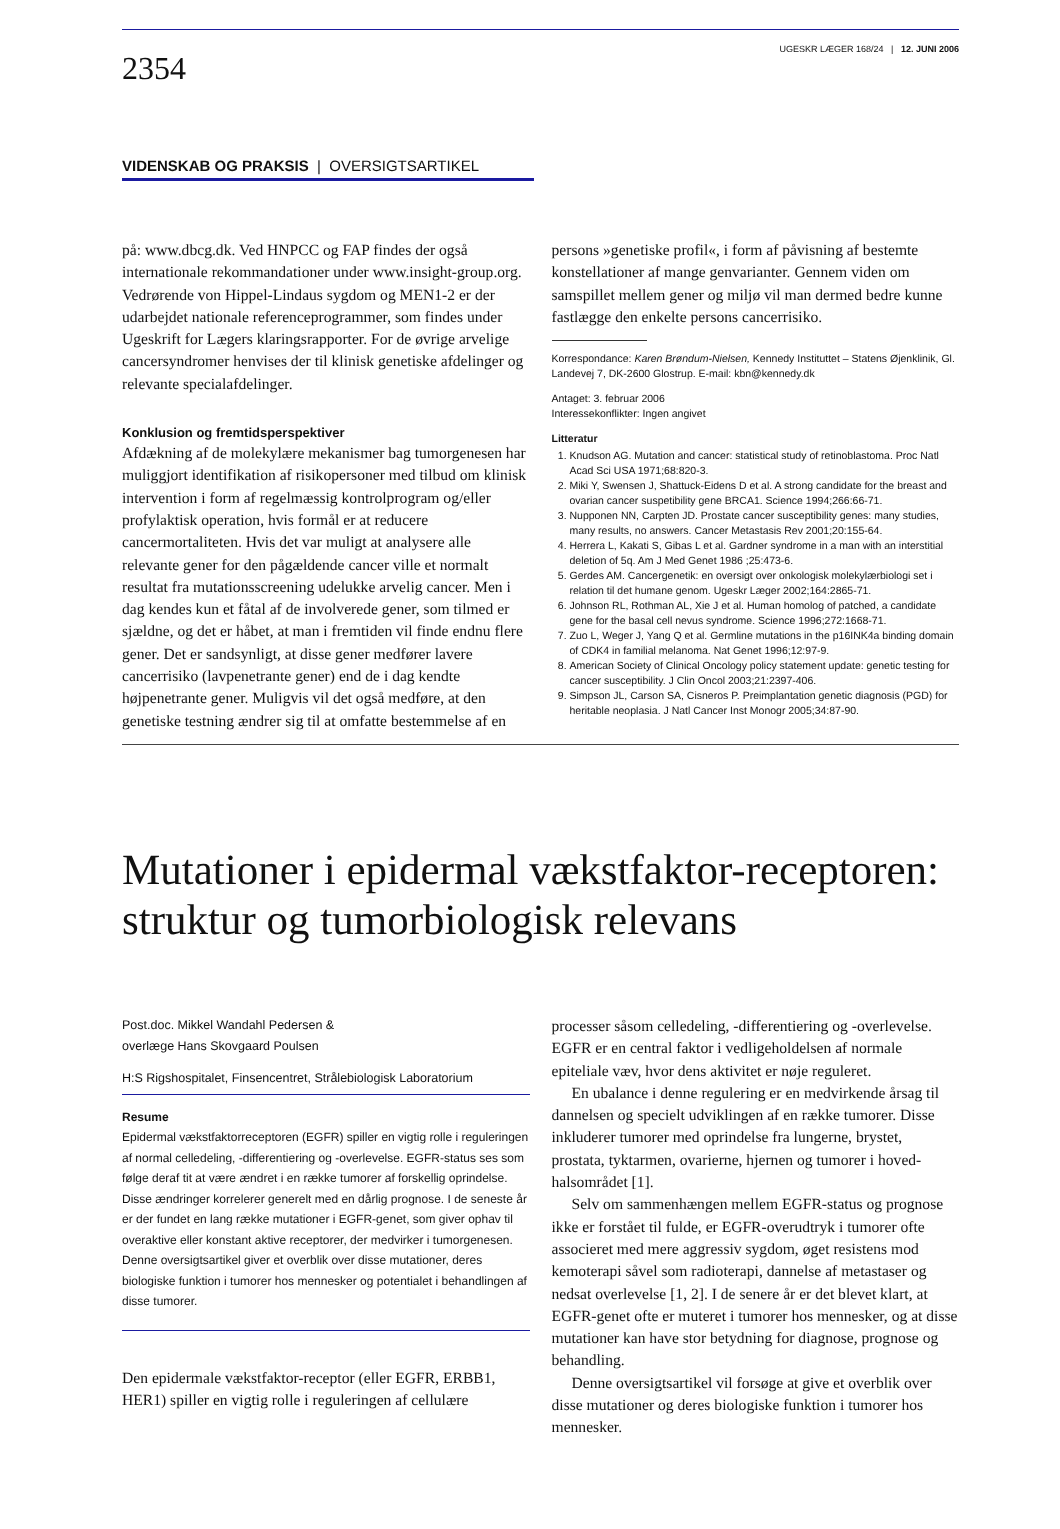2354
UGESKR LÆGER 168/24 | 12. JUNI 2006
VIDENSKAB OG PRAKSIS | OVERSIGTSARTIKEL
på: www.dbcg.dk. Ved HNPCC og FAP findes der også internationale rekommandationer under www.insight-group.org. Vedrørende von Hippel-Lindaus sygdom og MEN1-2 er der udarbejdet nationale referenceprogrammer, som findes under Ugeskrift for Lægers klaringsrapporter. For de øvrige arvelige cancersyndromer henvises der til klinisk genetiske afdelinger og relevante specialafdelinger.
Konklusion og fremtidsperspektiver
Afdækning af de molekylære mekanismer bag tumorgenesen har muliggjort identifikation af risikopersoner med tilbud om klinisk intervention i form af regelmæssig kontrolprogram og/eller profylaktisk operation, hvis formål er at reducere cancermortaliteten. Hvis det var muligt at analysere alle relevante gener for den pågældende cancer ville et normalt resultat fra mutationsscreening udelukke arvelig cancer. Men i dag kendes kun et fåtal af de involverede gener, som tilmed er sjældne, og det er håbet, at man i fremtiden vil finde endnu flere gener. Det er sandsynligt, at disse gener medfører lavere cancerrisiko (lavpenetrante gener) end de i dag kendte højpenetrante gener. Muligvis vil det også medføre, at den genetiske testning ændrer sig til at omfatte bestemmelse af en
persons »genetiske profil«, i form af påvisning af bestemte konstellationer af mange genvarianter. Gennem viden om samspillet mellem gener og miljø vil man dermed bedre kunne fastlægge den enkelte persons cancerrisiko.
Korrespondance: Karen Brøndum-Nielsen, Kennedy Instituttet – Statens Øjenklinik, Gl. Landevej 7, DK-2600 Glostrup. E-mail: kbn@kennedy.dk
Antaget: 3. februar 2006
Interessekonflikter: Ingen angivet
Litteratur
1. Knudson AG. Mutation and cancer: statistical study of retinoblastoma. Proc Natl Acad Sci USA 1971;68:820-3.
2. Miki Y, Swensen J, Shattuck-Eidens D et al. A strong candidate for the breast and ovarian cancer suspetibility gene BRCA1. Science 1994;266:66-71.
3. Nupponen NN, Carpten JD. Prostate cancer susceptibility genes: many studies, many results, no answers. Cancer Metastasis Rev 2001;20:155-64.
4. Herrera L, Kakati S, Gibas L et al. Gardner syndrome in a man with an interstitial deletion of 5q. Am J Med Genet 1986 ;25:473-6.
5. Gerdes AM. Cancergenetik: en oversigt over onkologisk molekylærbiologi set i relation til det humane genom. Ugeskr Læger 2002;164:2865-71.
6. Johnson RL, Rothman AL, Xie J et al. Human homolog of patched, a candidate gene for the basal cell nevus syndrome. Science 1996;272:1668-71.
7. Zuo L, Weger J, Yang Q et al. Germline mutations in the p16INK4a binding domain of CDK4 in familial melanoma. Nat Genet 1996;12:97-9.
8. American Society of Clinical Oncology policy statement update: genetic testing for cancer susceptibility. J Clin Oncol 2003;21:2397-406.
9. Simpson JL, Carson SA, Cisneros P. Preimplantation genetic diagnosis (PGD) for heritable neoplasia. J Natl Cancer Inst Monogr 2005;34:87-90.
Mutationer i epidermal vækstfaktor-receptoren: struktur og tumorbiologisk relevans
Post.doc. Mikkel Wandahl Pedersen &
overlæge Hans Skovgaard Poulsen
H:S Rigshospitalet, Finsencentret, Strålebiologisk Laboratorium
Resume
Epidermal vækstfaktorreceptoren (EGFR) spiller en vigtig rolle i reguleringen af normal celledeling, -differentiering og -overlevelse. EGFR-status ses som følge deraf tit at være ændret i en række tumorer af forskellig oprindelse. Disse ændringer korrelerer generelt med en dårlig prognose. I de seneste år er der fundet en lang række mutationer i EGFR-genet, som giver ophav til overaktive eller konstant aktive receptorer, der medvirker i tumorgenesen. Denne oversigtsartikel giver et overblik over disse mutationer, deres biologiske funktion i tumorer hos mennesker og potentialet i behandlingen af disse tumorer.
Den epidermale vækstfaktor-receptor (eller EGFR, ERBB1, HER1) spiller en vigtig rolle i reguleringen af cellulære
processer såsom celledeling, -differentiering og -overlevelse. EGFR er en central faktor i vedligeholdelsen af normale epiteliale væv, hvor dens aktivitet er nøje reguleret.
En ubalance i denne regulering er en medvirkende årsag til dannelsen og specielt udviklingen af en række tumorer. Disse inkluderer tumorer med oprindelse fra lungerne, brystet, prostata, tyktarmen, ovarierne, hjernen og tumorer i hoved-halsområdet [1].
Selv om sammenhængen mellem EGFR-status og prognose ikke er forstået til fulde, er EGFR-overudtryk i tumorer ofte associeret med mere aggressiv sygdom, øget resistens mod kemoterapi såvel som radioterapi, dannelse af metastaser og nedsat overlevelse [1, 2]. I de senere år er det blevet klart, at EGFR-genet ofte er muteret i tumorer hos mennesker, og at disse mutationer kan have stor betydning for diagnose, prognose og behandling.
Denne oversigtsartikel vil forsøge at give et overblik over disse mutationer og deres biologiske funktion i tumorer hos mennesker.